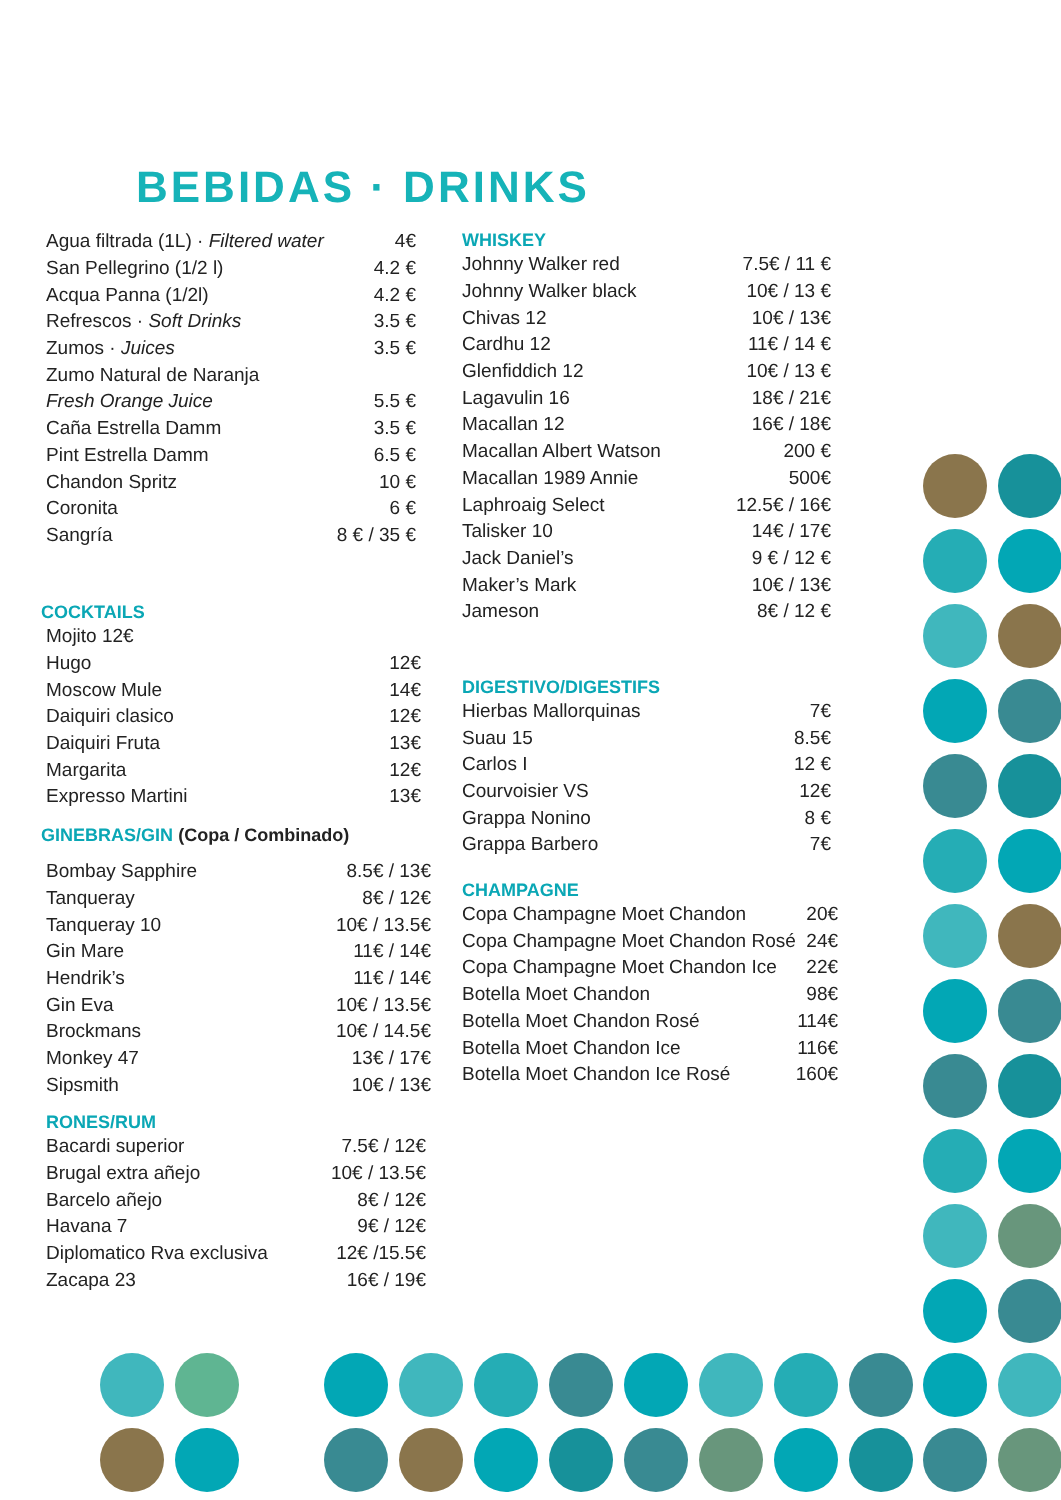BEBIDAS · DRINKS
| Agua filtrada (1L) · Filtered water | 4€ |
| San Pellegrino (1/2 l) | 4.2 € |
| Acqua Panna (1/2l) | 4.2 € |
| Refrescos · Soft Drinks | 3.5 € |
| Zumos · Juices | 3.5 € |
| Zumo Natural de Naranja | |
| Fresh Orange Juice | 5.5 € |
| Caña Estrella Damm | 3.5 € |
| Pint Estrella Damm | 6.5 € |
| Chandon Spritz | 10 € |
| Coronita | 6 € |
| Sangría | 8 € / 35 € |
COCKTAILS
| Mojito 12€ | |
| Hugo | 12€ |
| Moscow Mule | 14€ |
| Daiquiri clasico | 12€ |
| Daiquiri Fruta | 13€ |
| Margarita | 12€ |
| Expresso Martini | 13€ |
GINEBRAS/GIN (Copa / Combinado)
| Bombay Sapphire | 8.5€ / 13€ |
| Tanqueray | 8€ / 12€ |
| Tanqueray 10 | 10€ / 13.5€ |
| Gin Mare | 11€ / 14€ |
| Hendrik’s | 11€ / 14€ |
| Gin Eva | 10€ / 13.5€ |
| Brockmans | 10€ / 14.5€ |
| Monkey 47 | 13€ / 17€ |
| Sipsmith | 10€ / 13€ |
RONES/RUM
| Bacardi superior | 7.5€ / 12€ |
| Brugal extra añejo | 10€ / 13.5€ |
| Barcelo añejo | 8€ / 12€ |
| Havana 7 | 9€ / 12€ |
| Diplomatico Rva exclusiva | 12€ /15.5€ |
| Zacapa 23 | 16€ / 19€ |
WHISKEY
| Johnny Walker red | 7.5€ / 11 € |
| Johnny Walker black | 10€ / 13 € |
| Chivas 12 | 10€ / 13€ |
| Cardhu 12 | 11€ / 14 € |
| Glenfiddich 12 | 10€ / 13 € |
| Lagavulin 16 | 18€ / 21€ |
| Macallan 12 | 16€ / 18€ |
| Macallan Albert Watson | 200 € |
| Macallan 1989 Annie | 500€ |
| Laphroaig Select | 12.5€ / 16€ |
| Talisker 10 | 14€ / 17€ |
| Jack Daniel’s | 9 € / 12 € |
| Maker’s Mark | 10€ / 13€ |
| Jameson | 8€ / 12 € |
DIGESTIVO/DIGESTIFS
| Hierbas Mallorquinas | 7€ |
| Suau 15 | 8.5€ |
| Carlos I | 12 € |
| Courvoisier VS | 12€ |
| Grappa Nonino | 8 € |
| Grappa Barbero | 7€ |
CHAMPAGNE
| Copa Champagne Moet Chandon | 20€ |
| Copa Champagne Moet Chandon Rosé | 24€ |
| Copa Champagne Moet Chandon Ice | 22€ |
| Botella Moet Chandon | 98€ |
| Botella Moet Chandon Rosé | 114€ |
| Botella Moet Chandon Ice | 116€ |
| Botella Moet Chandon Ice Rosé | 160€ |